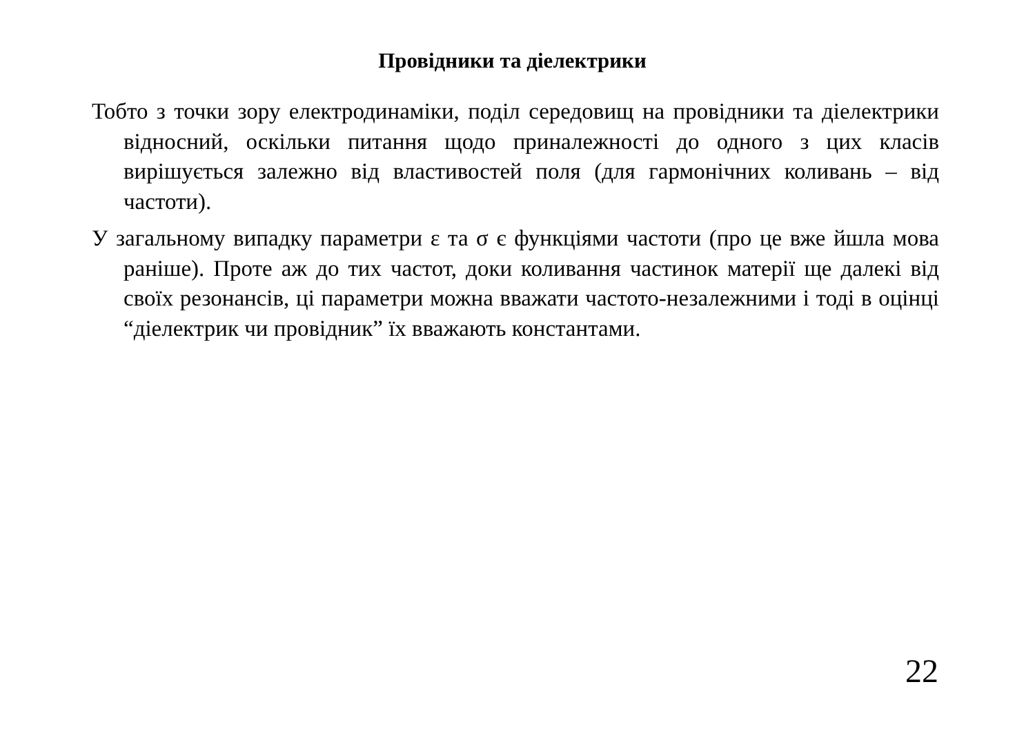Провідники та діелектрики
Тобто з точки зору електродинаміки, поділ середовищ на провідники та діелектрики відносний, оскільки питання щодо приналежності до одного з цих класів вирішується залежно від властивостей поля (для гармонічних коливань – від частоти).
У загальному випадку параметри ε та σ є функціями частоти (про це вже йшла мова раніше). Проте аж до тих частот, доки коливання частинок матерії ще далекі від своїх резонансів, ці параметри можна вважати частото-незалежними і тоді в оцінці “діелектрик чи провідник” їх вважають константами.
22